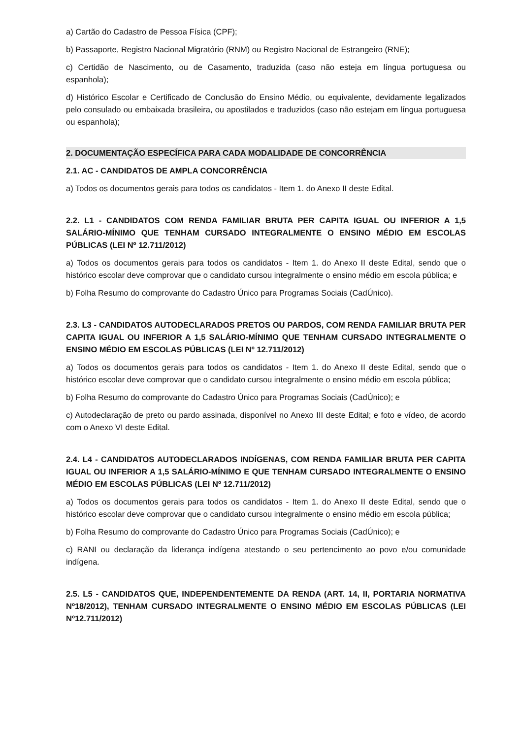a) Cartão do Cadastro de Pessoa Física (CPF);
b) Passaporte, Registro Nacional Migratório (RNM) ou Registro Nacional de Estrangeiro (RNE);
c) Certidão de Nascimento, ou de Casamento, traduzida (caso não esteja em língua portuguesa ou espanhola);
d) Histórico Escolar e Certificado de Conclusão do Ensino Médio, ou equivalente, devidamente legalizados pelo consulado ou embaixada brasileira, ou apostilados e traduzidos (caso não estejam em língua portuguesa ou espanhola);
2. DOCUMENTAÇÃO ESPECÍFICA PARA CADA MODALIDADE DE CONCORRÊNCIA
2.1. AC - CANDIDATOS DE AMPLA CONCORRÊNCIA
a) Todos os documentos gerais para todos os candidatos - Item 1. do Anexo II deste Edital.
2.2. L1 - CANDIDATOS COM RENDA FAMILIAR BRUTA PER CAPITA IGUAL OU INFERIOR A 1,5 SALÁRIO-MÍNIMO QUE TENHAM CURSADO INTEGRALMENTE O ENSINO MÉDIO EM ESCOLAS PÚBLICAS (LEI Nº 12.711/2012)
a) Todos os documentos gerais para todos os candidatos - Item 1. do Anexo II deste Edital, sendo que o histórico escolar deve comprovar que o candidato cursou integralmente o ensino médio em escola pública; e
b) Folha Resumo do comprovante do Cadastro Único para Programas Sociais (CadÚnico).
2.3. L3 - CANDIDATOS AUTODECLARADOS PRETOS OU PARDOS, COM RENDA FAMILIAR BRUTA PER CAPITA IGUAL OU INFERIOR A 1,5 SALÁRIO-MÍNIMO QUE TENHAM CURSADO INTEGRALMENTE O ENSINO MÉDIO EM ESCOLAS PÚBLICAS (LEI Nº 12.711/2012)
a) Todos os documentos gerais para todos os candidatos - Item 1. do Anexo II deste Edital, sendo que o histórico escolar deve comprovar que o candidato cursou integralmente o ensino médio em escola pública;
b) Folha Resumo do comprovante do Cadastro Único para Programas Sociais (CadÚnico); e
c) Autodeclaração de preto ou pardo assinada, disponível no Anexo III deste Edital; e foto e vídeo, de acordo com o Anexo VI deste Edital.
2.4. L4 - CANDIDATOS AUTODECLARADOS INDÍGENAS, COM RENDA FAMILIAR BRUTA PER CAPITA IGUAL OU INFERIOR A 1,5 SALÁRIO-MÍNIMO E QUE TENHAM CURSADO INTEGRALMENTE O ENSINO MÉDIO EM ESCOLAS PÚBLICAS (LEI Nº 12.711/2012)
a) Todos os documentos gerais para todos os candidatos - Item 1. do Anexo II deste Edital, sendo que o histórico escolar deve comprovar que o candidato cursou integralmente o ensino médio em escola pública;
b) Folha Resumo do comprovante do Cadastro Único para Programas Sociais (CadÚnico); e
c) RANI ou declaração da liderança indígena atestando o seu pertencimento ao povo e/ou comunidade indígena.
2.5. L5 - CANDIDATOS QUE, INDEPENDENTEMENTE DA RENDA (ART. 14, II, PORTARIA NORMATIVA Nº18/2012), TENHAM CURSADO INTEGRALMENTE O ENSINO MÉDIO EM ESCOLAS PÚBLICAS (LEI Nº12.711/2012)